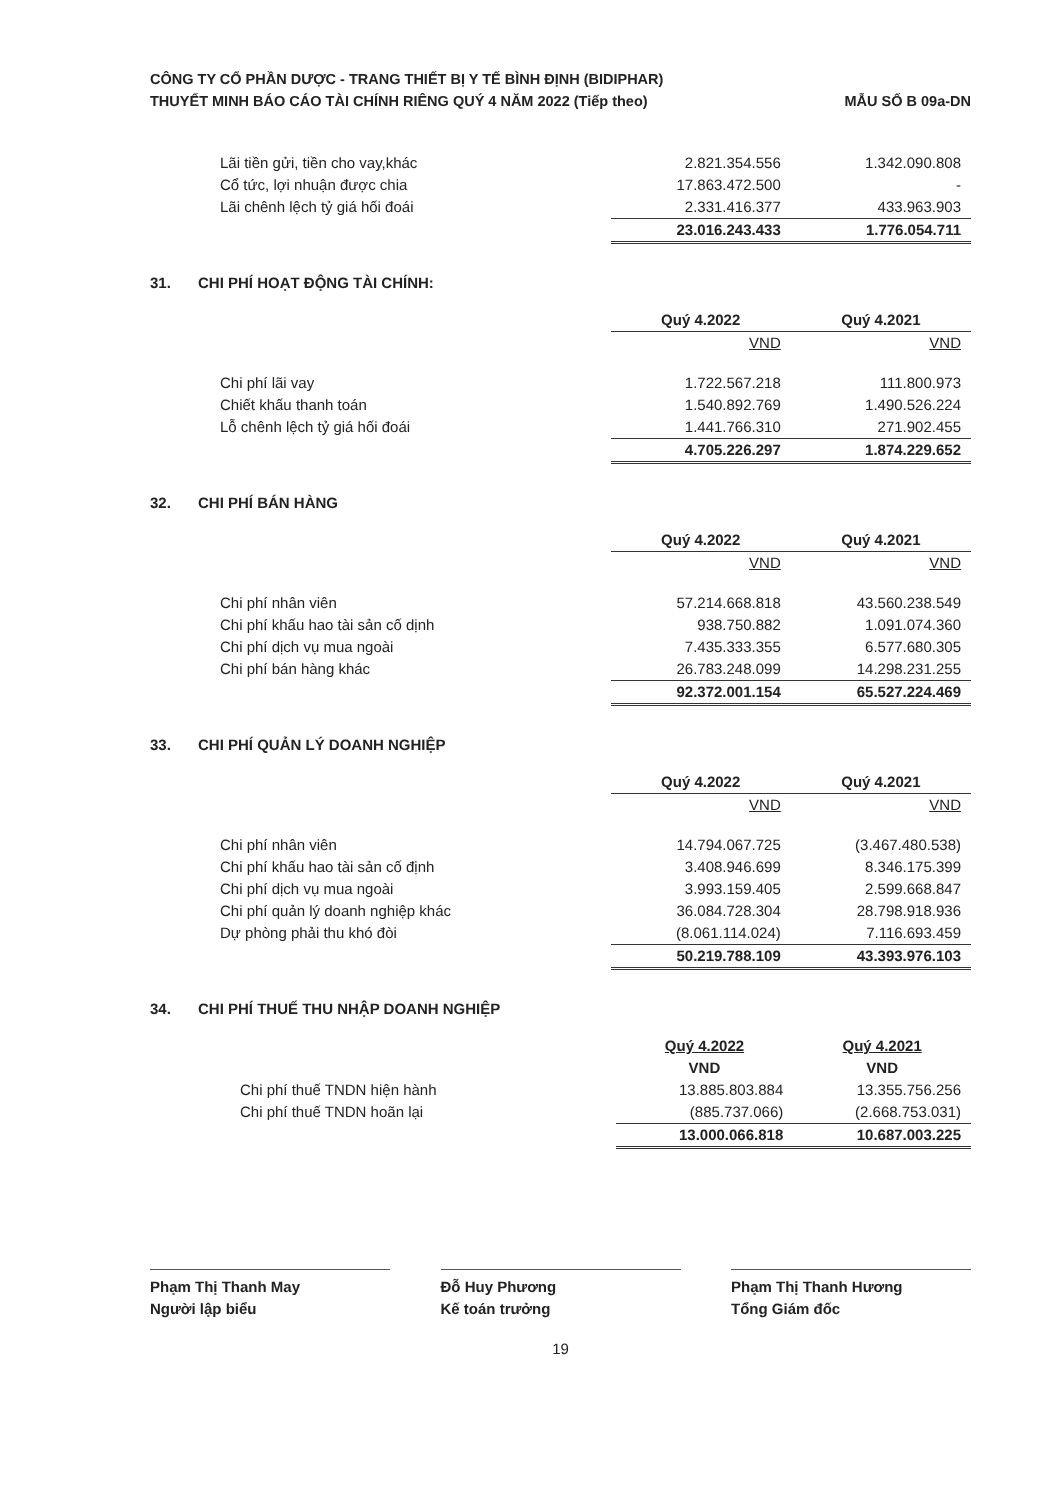CÔNG TY CỔ PHẦN DƯỢC - TRANG THIẾT BỊ Y TẾ BÌNH ĐỊNH (BIDIPHAR)
THUYẾT MINH BÁO CÁO TÀI CHÍNH RIÊNG QUÝ 4 NĂM 2022 (Tiếp theo)
MẪU SỐ B 09a-DN
| Lãi tiền gửi, tiền cho vay,khác | 2.821.354.556 | 1.342.090.808 |
| Cổ tức, lợi nhuận được chia | 17.863.472.500 | - |
| Lãi chênh lệch tỷ giá hối đoái | 2.331.416.377 | 433.963.903 |
| | 23.016.243.433 | 1.776.054.711 |
31. CHI PHÍ HOẠT ĐỘNG TÀI CHÍNH:
| | Quý 4.2022 | Quý 4.2021 |
| | VND | VND |
| Chi phí lãi vay | 1.722.567.218 | 111.800.973 |
| Chiết khấu thanh toán | 1.540.892.769 | 1.490.526.224 |
| Lỗ chênh lệch tỷ giá hối đoái | 1.441.766.310 | 271.902.455 |
| | 4.705.226.297 | 1.874.229.652 |
32. CHI PHÍ BÁN HÀNG
| | Quý 4.2022 | Quý 4.2021 |
| | VND | VND |
| Chi phí nhân viên | 57.214.668.818 | 43.560.238.549 |
| Chi phí khấu hao tài sản cố dịnh | 938.750.882 | 1.091.074.360 |
| Chi phí dịch vụ mua ngoài | 7.435.333.355 | 6.577.680.305 |
| Chi phí bán hàng khác | 26.783.248.099 | 14.298.231.255 |
| | 92.372.001.154 | 65.527.224.469 |
33. CHI PHÍ QUẢN LÝ DOANH NGHIỆP
| | Quý 4.2022 | Quý 4.2021 |
| | VND | VND |
| Chi phí nhân viên | 14.794.067.725 | (3.467.480.538) |
| Chi phí khấu hao tài sản cố định | 3.408.946.699 | 8.346.175.399 |
| Chi phí dịch vụ mua ngoài | 3.993.159.405 | 2.599.668.847 |
| Chi phí quản lý doanh nghiệp khác | 36.084.728.304 | 28.798.918.936 |
| Dự phòng phải thu khó đòi | (8.061.114.024) | 7.116.693.459 |
| | 50.219.788.109 | 43.393.976.103 |
34. CHI PHÍ THUẾ THU NHẬP DOANH NGHIỆP
| | Quý 4.2022 | Quý 4.2021 |
| | VND | VND |
| Chi phí thuế TNDN hiện hành | 13.885.803.884 | 13.355.756.256 |
| Chi phí thuế TNDN hoãn lại | (885.737.066) | (2.668.753.031) |
| | 13.000.066.818 | 10.687.003.225 |
Phạm Thị Thanh May
Người lập biểu
Đỗ Huy Phương
Kế toán trưởng
Phạm Thị Thanh Hương
Tổng Giám đốc
19